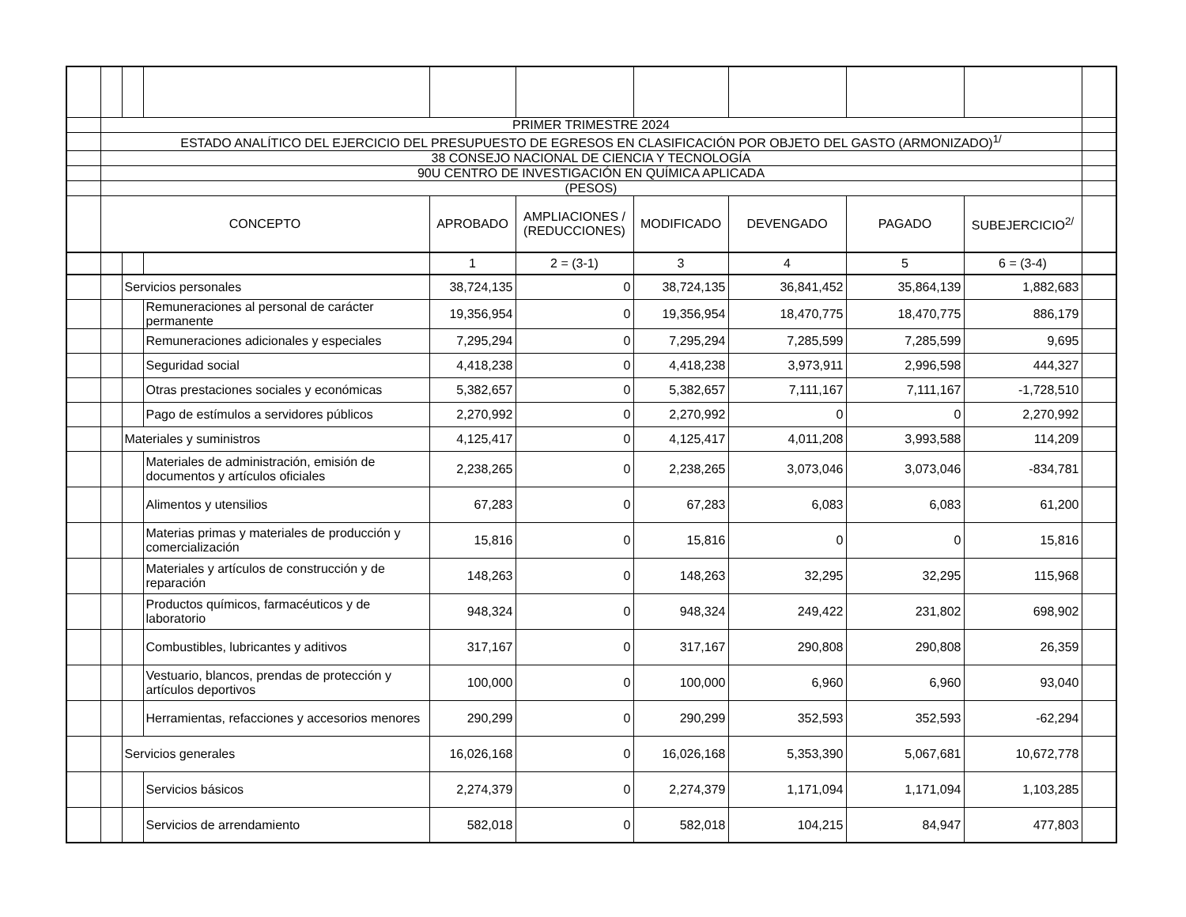| | PRIMER TRIMESTRE 2024 | | | | | | | | | |
| | ESTADO ANALÍTICO DEL EJERCICIO DEL PRESUPUESTO DE EGRESOS EN CLASIFICACIÓN POR OBJETO DEL GASTO (ARMONIZADO)<sup>1/</sup> | | | | | | | | | |
| | 38 CONSEJO NACIONAL DE CIENCIA Y TECNOLOGÍA | | | | | | | | | |
| | 90U CENTRO DE INVESTIGACIÓN EN QUÍMICA APLICADA | | | | | | | | | |
| | (PESOS) | | | | | | | | | |
| | CONCEPTO | | | APROBADO | AMPLIACIONES / (REDUCCIONES) | MODIFICADO | DEVENGADO | PAGADO | SUBEJERCICIO<sup>2/</sup> | |
| | | | | 1 | 2 = (3-1) | 3 | 4 | 5 | 6 = (3-4) | |
| | | Servicios personales | | 38,724,135 | 0 | 38,724,135 | 36,841,452 | 35,864,139 | 1,882,683 | |
| | | | Remuneraciones al personal de carácter permanente | 19,356,954 | 0 | 19,356,954 | 18,470,775 | 18,470,775 | 886,179 | |
| | | | Remuneraciones adicionales y especiales | 7,295,294 | 0 | 7,295,294 | 7,285,599 | 7,285,599 | 9,695 | |
| | | | Seguridad social | 4,418,238 | 0 | 4,418,238 | 3,973,911 | 2,996,598 | 444,327 | |
| | | | Otras prestaciones sociales y económicas | 5,382,657 | 0 | 5,382,657 | 7,111,167 | 7,111,167 | -1,728,510 | |
| | | | Pago de estímulos a servidores públicos | 2,270,992 | 0 | 2,270,992 | 0 | 0 | 2,270,992 | |
| | | Materiales y suministros | | 4,125,417 | 0 | 4,125,417 | 4,011,208 | 3,993,588 | 114,209 | |
| | | | Materiales de administración, emisión de documentos y artículos oficiales | 2,238,265 | 0 | 2,238,265 | 3,073,046 | 3,073,046 | -834,781 | |
| | | | Alimentos y utensilios | 67,283 | 0 | 67,283 | 6,083 | 6,083 | 61,200 | |
| | | | Materias primas y materiales de producción y comercialización | 15,816 | 0 | 15,816 | 0 | 0 | 15,816 | |
| | | | Materiales y artículos de construcción y de reparación | 148,263 | 0 | 148,263 | 32,295 | 32,295 | 115,968 | |
| | | | Productos químicos, farmacéuticos y de laboratorio | 948,324 | 0 | 948,324 | 249,422 | 231,802 | 698,902 | |
| | | | Combustibles, lubricantes y aditivos | 317,167 | 0 | 317,167 | 290,808 | 290,808 | 26,359 | |
| | | | Vestuario, blancos, prendas de protección y artículos deportivos | 100,000 | 0 | 100,000 | 6,960 | 6,960 | 93,040 | |
| | | | Herramientas, refacciones y accesorios menores | 290,299 | 0 | 290,299 | 352,593 | 352,593 | -62,294 | |
| | | Servicios generales | | 16,026,168 | 0 | 16,026,168 | 5,353,390 | 5,067,681 | 10,672,778 | |
| | | | Servicios básicos | 2,274,379 | 0 | 2,274,379 | 1,171,094 | 1,171,094 | 1,103,285 | |
| | | | Servicios de arrendamiento | 582,018 | 0 | 582,018 | 104,215 | 84,947 | 477,803 | |